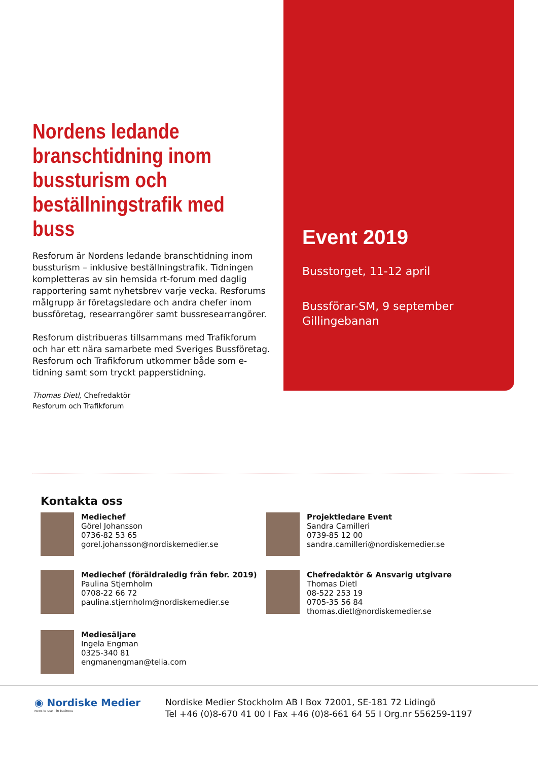Nordens ledande branschtidning inom bussturism och beställningstrafik med buss
Resforum är Nordens ledande branschtidning inom bussturism – inklusive beställningstrafik. Tidningen kompletteras av sin hemsida rt-forum med daglig rapportering samt nyhetsbrev varje vecka. Resforums målgrupp är företagsledare och andra chefer inom bussföretag, researrangörer samt bussresearrangörer.
Resforum distribueras tillsammans med Trafikforum och har ett nära samarbete med Sveriges Bussföretag. Resforum och Trafikforum utkommer både som e-tidning samt som tryckt papperstidning.
Thomas Dietl, Chefredaktör
Resforum och Trafikforum
Event 2019
Busstorget, 11-12 april
Bussförar-SM, 9 september
Gillingebanan
Kontakta oss
Mediechef
Görel Johansson
0736-82 53 65
gorel.johansson@nordiskemedier.se
Projektledare Event
Sandra Camilleri
0739-85 12 00
sandra.camilleri@nordiskemedier.se
Mediechef (föräldraledig från febr. 2019)
Paulina Stjernholm
0708-22 66 72
paulina.stjernholm@nordiskemedier.se
Chefredaktör & Ansvarig utgivare
Thomas Dietl
08-522 253 19
0705-35 56 84
thomas.dietl@nordiskemedier.se
Mediesäljare
Ingela Engman
0325-340 81
engmanengman@telia.com
◉ Nordiske Medier
news to use – in business
Nordiske Medier Stockholm AB I Box 72001, SE-181 72 Lidingö
Tel +46 (0)8-670 41 00 I Fax +46 (0)8-661 64 55 I Org.nr 556259-1197